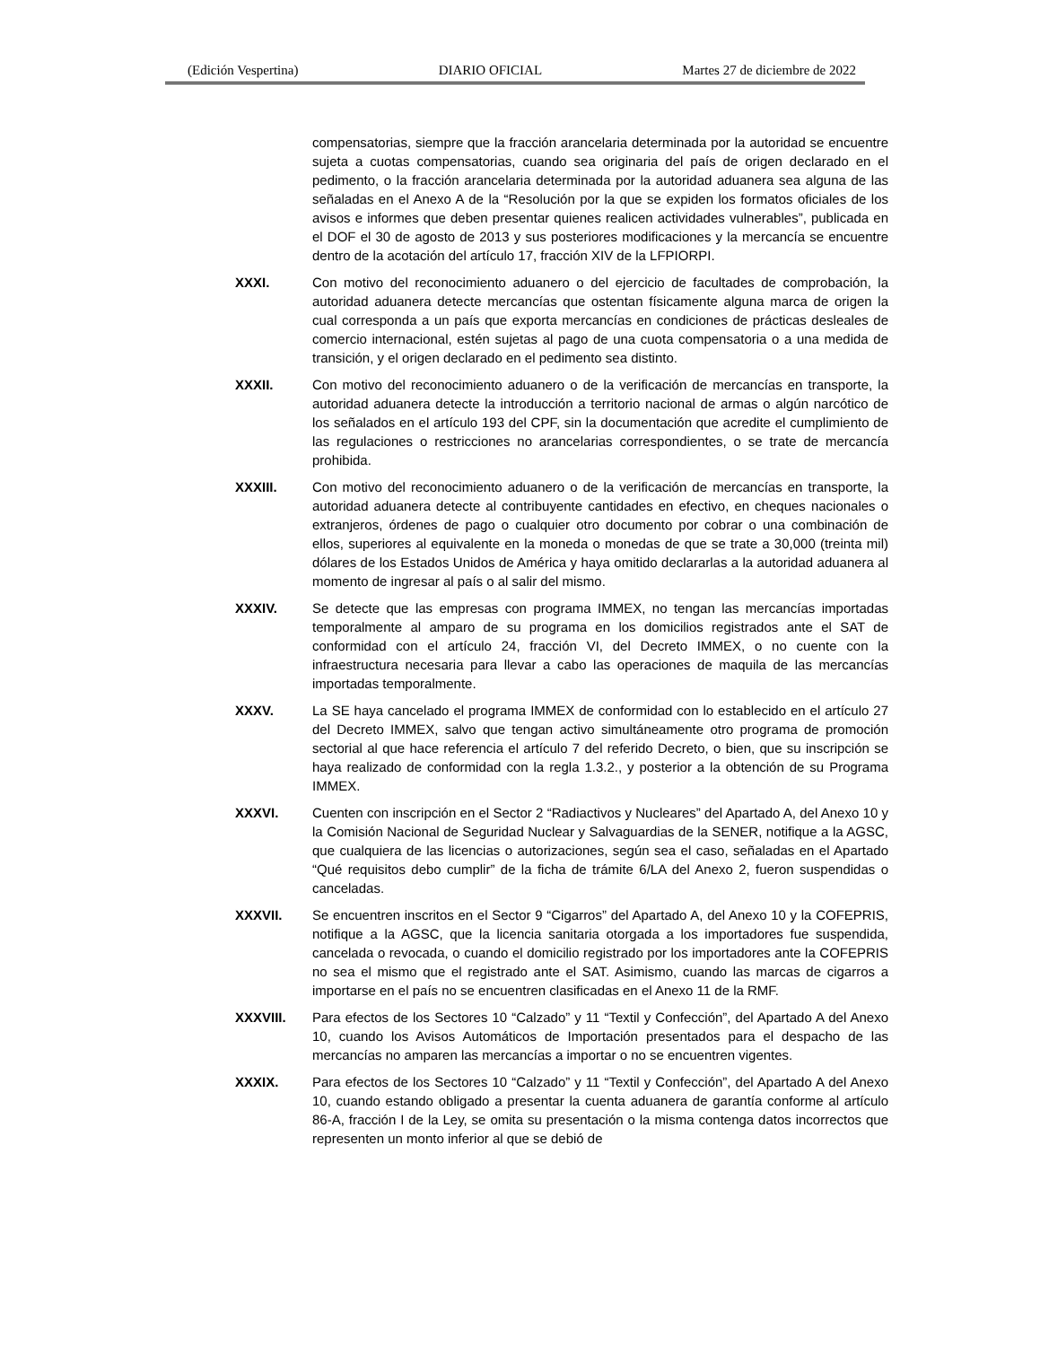(Edición Vespertina) DIARIO OFICIAL Martes 27 de diciembre de 2022
compensatorias, siempre que la fracción arancelaria determinada por la autoridad se encuentre sujeta a cuotas compensatorias, cuando sea originaria del país de origen declarado en el pedimento, o la fracción arancelaria determinada por la autoridad aduanera sea alguna de las señaladas en el Anexo A de la “Resolución por la que se expiden los formatos oficiales de los avisos e informes que deben presentar quienes realicen actividades vulnerables”, publicada en el DOF el 30 de agosto de 2013 y sus posteriores modificaciones y la mercancía se encuentre dentro de la acotación del artículo 17, fracción XIV de la LFPIORPI.
XXXI. Con motivo del reconocimiento aduanero o del ejercicio de facultades de comprobación, la autoridad aduanera detecte mercancías que ostentan físicamente alguna marca de origen la cual corresponda a un país que exporta mercancías en condiciones de prácticas desleales de comercio internacional, estén sujetas al pago de una cuota compensatoria o a una medida de transición, y el origen declarado en el pedimento sea distinto.
XXXII. Con motivo del reconocimiento aduanero o de la verificación de mercancías en transporte, la autoridad aduanera detecte la introducción a territorio nacional de armas o algún narcótico de los señalados en el artículo 193 del CPF, sin la documentación que acredite el cumplimiento de las regulaciones o restricciones no arancelarias correspondientes, o se trate de mercancía prohibida.
XXXIII. Con motivo del reconocimiento aduanero o de la verificación de mercancías en transporte, la autoridad aduanera detecte al contribuyente cantidades en efectivo, en cheques nacionales o extranjeros, órdenes de pago o cualquier otro documento por cobrar o una combinación de ellos, superiores al equivalente en la moneda o monedas de que se trate a 30,000 (treinta mil) dólares de los Estados Unidos de América y haya omitido declararlas a la autoridad aduanera al momento de ingresar al país o al salir del mismo.
XXXIV. Se detecte que las empresas con programa IMMEX, no tengan las mercancías importadas temporalmente al amparo de su programa en los domicilios registrados ante el SAT de conformidad con el artículo 24, fracción VI, del Decreto IMMEX, o no cuente con la infraestructura necesaria para llevar a cabo las operaciones de maquila de las mercancías importadas temporalmente.
XXXV. La SE haya cancelado el programa IMMEX de conformidad con lo establecido en el artículo 27 del Decreto IMMEX, salvo que tengan activo simultáneamente otro programa de promoción sectorial al que hace referencia el artículo 7 del referido Decreto, o bien, que su inscripción se haya realizado de conformidad con la regla 1.3.2., y posterior a la obtención de su Programa IMMEX.
XXXVI. Cuenten con inscripción en el Sector 2 “Radiactivos y Nucleares” del Apartado A, del Anexo 10 y la Comisión Nacional de Seguridad Nuclear y Salvaguardias de la SENER, notifique a la AGSC, que cualquiera de las licencias o autorizaciones, según sea el caso, señaladas en el Apartado “Qué requisitos debo cumplir” de la ficha de trámite 6/LA del Anexo 2, fueron suspendidas o canceladas.
XXXVII. Se encuentren inscritos en el Sector 9 “Cigarros” del Apartado A, del Anexo 10 y la COFEPRIS, notifique a la AGSC, que la licencia sanitaria otorgada a los importadores fue suspendida, cancelada o revocada, o cuando el domicilio registrado por los importadores ante la COFEPRIS no sea el mismo que el registrado ante el SAT. Asimismo, cuando las marcas de cigarros a importarse en el país no se encuentren clasificadas en el Anexo 11 de la RMF.
XXXVIII. Para efectos de los Sectores 10 “Calzado” y 11 “Textil y Confección”, del Apartado A del Anexo 10, cuando los Avisos Automáticos de Importación presentados para el despacho de las mercancías no amparen las mercancías a importar o no se encuentren vigentes.
XXXIX. Para efectos de los Sectores 10 “Calzado” y 11 “Textil y Confección”, del Apartado A del Anexo 10, cuando estando obligado a presentar la cuenta aduanera de garantía conforme al artículo 86-A, fracción I de la Ley, se omita su presentación o la misma contenga datos incorrectos que representen un monto inferior al que se debió de